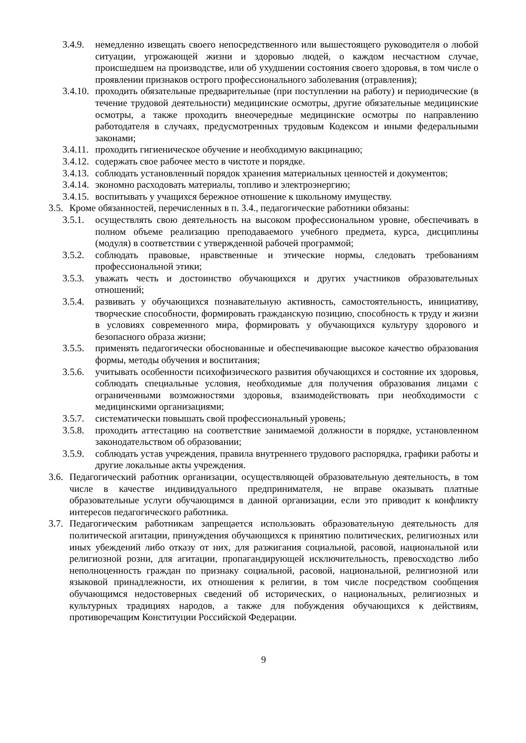3.4.9. немедленно извещать своего непосредственного или вышестоящего руководителя о любой ситуации, угрожающей жизни и здоровью людей, о каждом несчастном случае, происшедшем на производстве, или об ухудшении состояния своего здоровья, в том числе о проявлении признаков острого профессионального заболевания (отравления);
3.4.10. проходить обязательные предварительные (при поступлении на работу) и периодические (в течение трудовой деятельности) медицинские осмотры, другие обязательные медицинские осмотры, а также проходить внеочередные медицинские осмотры по направлению работодателя в случаях, предусмотренных трудовым Кодексом и иными федеральными законами;
3.4.11. проходить гигиеническое обучение и необходимую вакцинацию;
3.4.12. содержать свое рабочее место в чистоте и порядке.
3.4.13. соблюдать установленный порядок хранения материальных ценностей и документов;
3.4.14. экономно расходовать материалы, топливо и электроэнергию;
3.4.15. воспитывать у учащихся бережное отношение к школьному имуществу.
3.5. Кроме обязанностей, перечисленных в п. 3.4., педагогические работники обязаны:
3.5.1. осуществлять свою деятельность на высоком профессиональном уровне, обеспечивать в полном объеме реализацию преподаваемого учебного предмета, курса, дисциплины (модуля) в соответствии с утвержденной рабочей программой;
3.5.2. соблюдать правовые, нравственные и этические нормы, следовать требованиям профессиональной этики;
3.5.3. уважать честь и достоинство обучающихся и других участников образовательных отношений;
3.5.4. развивать у обучающихся познавательную активность, самостоятельность, инициативу, творческие способности, формировать гражданскую позицию, способность к труду и жизни в условиях современного мира, формировать у обучающихся культуру здорового и безопасного образа жизни;
3.5.5. применять педагогически обоснованные и обеспечивающие высокое качество образования формы, методы обучения и воспитания;
3.5.6. учитывать особенности психофизического развития обучающихся и состояние их здоровья, соблюдать специальные условия, необходимые для получения образования лицами с ограниченными возможностями здоровья, взаимодействовать при необходимости с медицинскими организациями;
3.5.7. систематически повышать свой профессиональный уровень;
3.5.8. проходить аттестацию на соответствие занимаемой должности в порядке, установленном законодательством об образовании;
3.5.9. соблюдать устав учреждения, правила внутреннего трудового распорядка, графики работы и другие локальные акты учреждения.
3.6. Педагогический работник организации, осуществляющей образовательную деятельность, в том числе в качестве индивидуального предпринимателя, не вправе оказывать платные образовательные услуги обучающимся в данной организации, если это приводит к конфликту интересов педагогического работника.
3.7. Педагогическим работникам запрещается использовать образовательную деятельность для политической агитации, принуждения обучающихся к принятию политических, религиозных или иных убеждений либо отказу от них, для разжигания социальной, расовой, национальной или религиозной розни, для агитации, пропагандирующей исключительность, превосходство либо неполноценность граждан по признаку социальной, расовой, национальной, религиозной или языковой принадлежности, их отношения к религии, в том числе посредством сообщения обучающимся недостоверных сведений об исторических, о национальных, религиозных и культурных традициях народов, а также для побуждения обучающихся к действиям, противоречащим Конституции Российской Федерации.
9